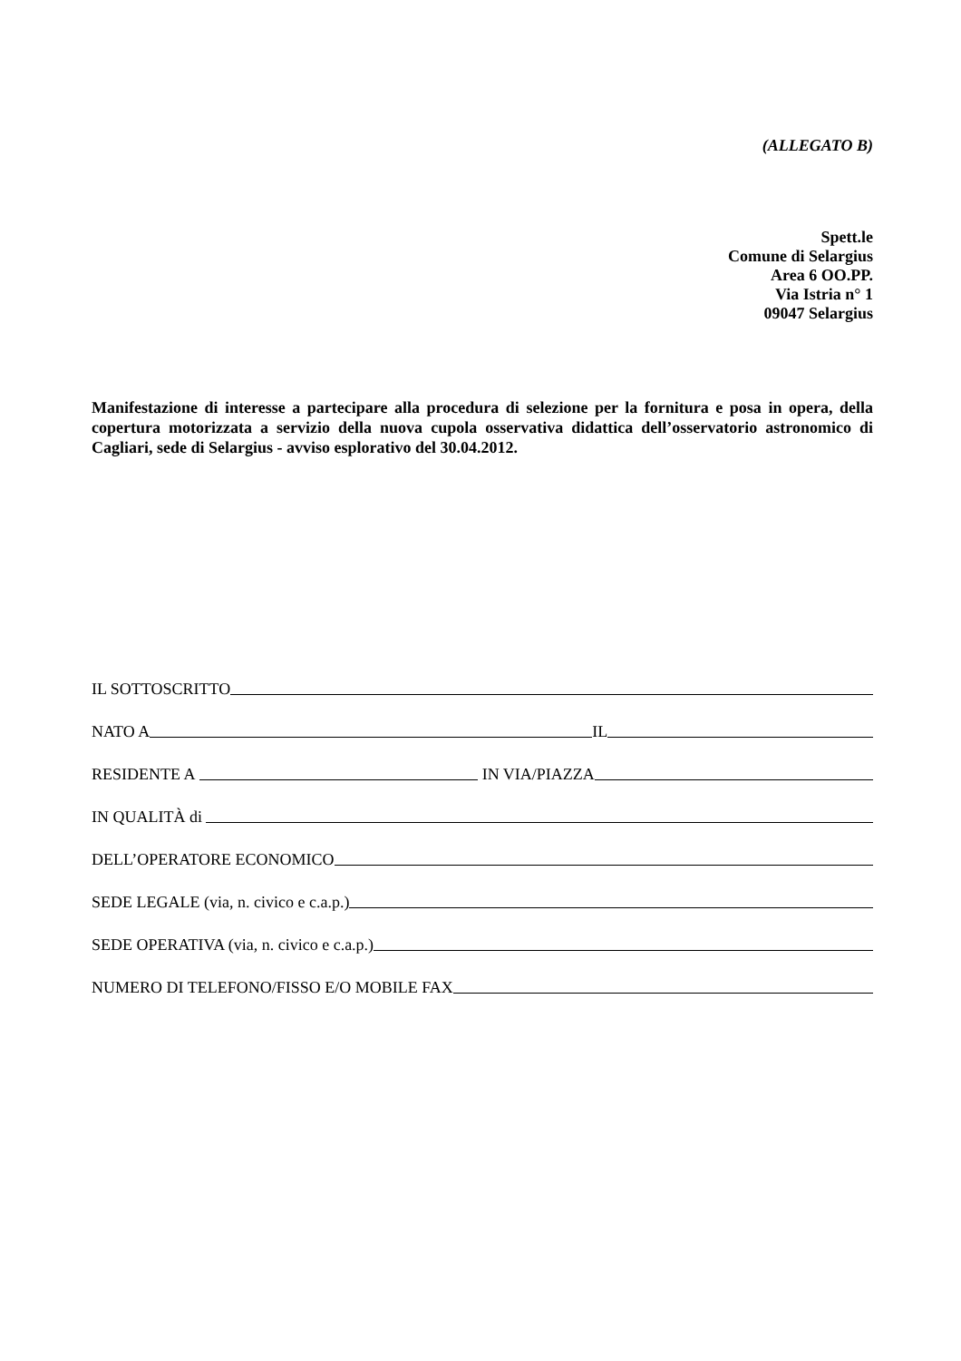(ALLEGATO B)
Spett.le
Comune di Selargius
Area 6 OO.PP.
Via Istria n° 1
09047 Selargius
Manifestazione di interesse a partecipare alla procedura di selezione per la fornitura e posa in opera, della copertura motorizzata a servizio della nuova cupola osservativa didattica dell’osservatorio astronomico di Cagliari, sede di Selargius - avviso esplorativo del 30.04.2012.
IL SOTTOSCRITTO
NATO A IL
RESIDENTE A IN VIA/PIAZZA
IN QUALITÀ di
DELL’OPERATORE ECONOMICO
SEDE LEGALE (via, n. civico e c.a.p.)
SEDE OPERATIVA (via, n. civico e c.a.p.)
NUMERO DI TELEFONO/FISSO E/O MOBILE FAX